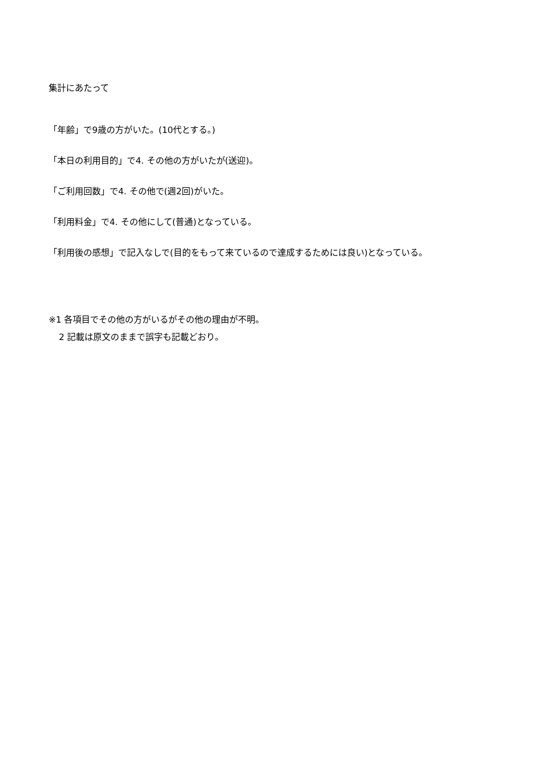集計にあたって
「年齢」で9歳の方がいた。(10代とする。)
「本日の利用目的」で4. その他の方がいたが(送迎)。
「ご利用回数」で4. その他で(週2回)がいた。
「利用料金」で4. その他にして(普通)となっている。
「利用後の感想」で記入なしで(目的をもって来ているので達成するためには良い)となっている。
※1 各項目でその他の方がいるがその他の理由が不明。
2 記載は原文のままで誤字も記載どおり。